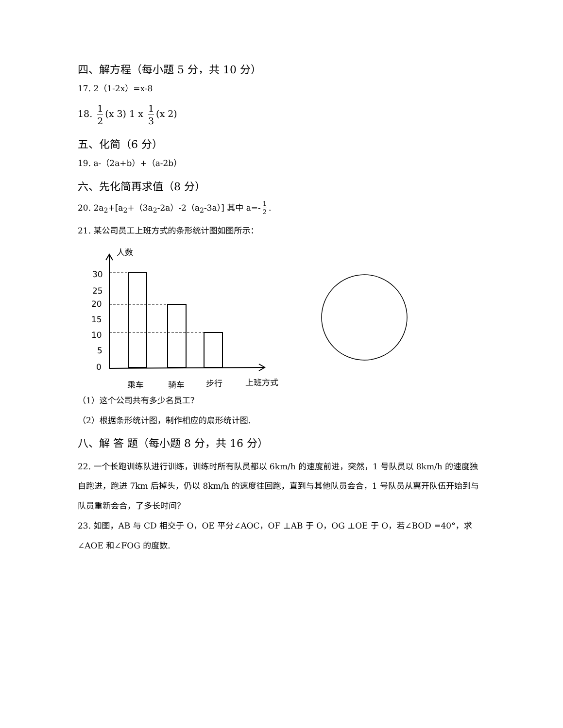四、解方程（每小题 5 分，共 10 分）
17. 2（1-2x）=x-8
18. 1 2 (x 3) 1 x 1 3 (x 2)
五、化简（6 分）
19. a-（2a+b）+（a-2b）
六、先化简再求值（8 分）
20. 2a<sub>2</sub>+[a<sub>2</sub>+（3a<sub>2</sub>-2a）-2（a<sub>2</sub>-3a）] 其中 a=- 1 2.
21. 某公司员工上班方式的条形统计图如图所示：
人数
30
25
20
15
10
5
0
乘车
骑车
步行
上班方式
（1）这个公司共有多少名员工？
（2）根据条形统计图，制作相应的扇形统计图.
八、解 答 题（每小题 8 分，共 16 分）
22. 一个长跑训练队进行训练，训练时所有队员都以 6km/h 的速度前进，突然，1 号队员以 8km/h 的速度独自跑进，跑进 7km 后掉头，仍以 8km/h 的速度往回跑，直到与其他队员会合，1 号队员从离开队伍开始到与队员重新会合，了多长时间？
23. 如图，AB 与 CD 相交于 O，OE 平分∠AOC，OF ⊥AB 于 O，OG ⊥OE 于 O，若∠BOD =40°，求∠AOE 和∠FOG 的度数.